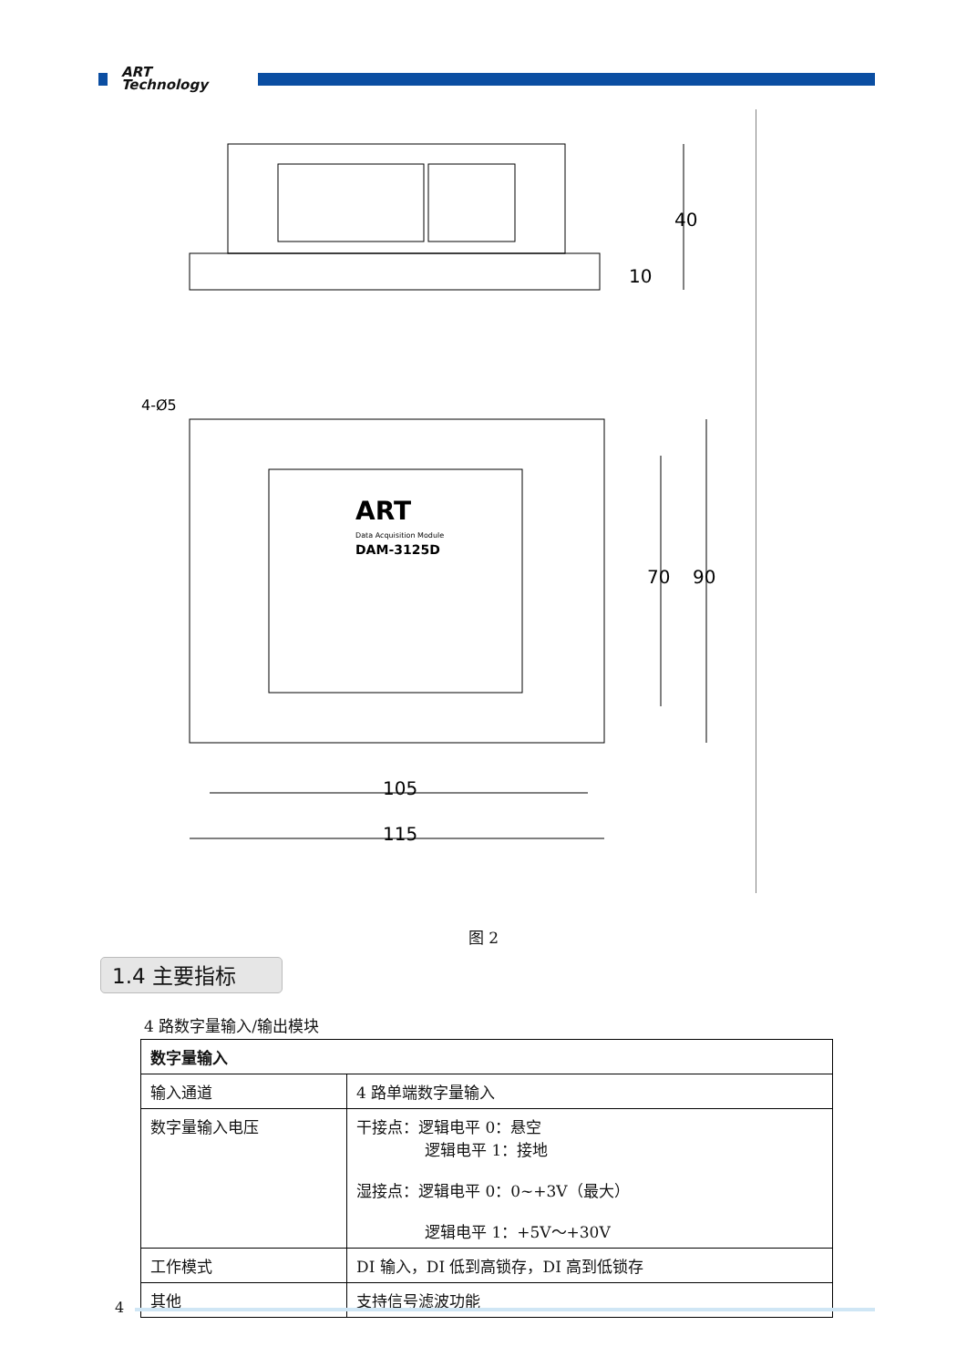ART
Technology
105
115
70
90
40
10
4-Ø5
ART
Data Acquisition Module
DAM-3125D
图 2
1.4 主要指标
4 路数字量输入/输出模块
| 数字量输入 | |
| --- | --- |
| 输入通道 | 4 路单端数字量输入 |
| 数字量输入电压 | 干接点：逻辑电平 0：悬空 逻辑电平 1：接地 湿接点：逻辑电平 0：0~+3V（最大） 逻辑电平 1：+5V～+30V |
| 工作模式 | DI 输入，DI 低到高锁存，DI 高到低锁存 |
| 其他 | 支持信号滤波功能 |
4